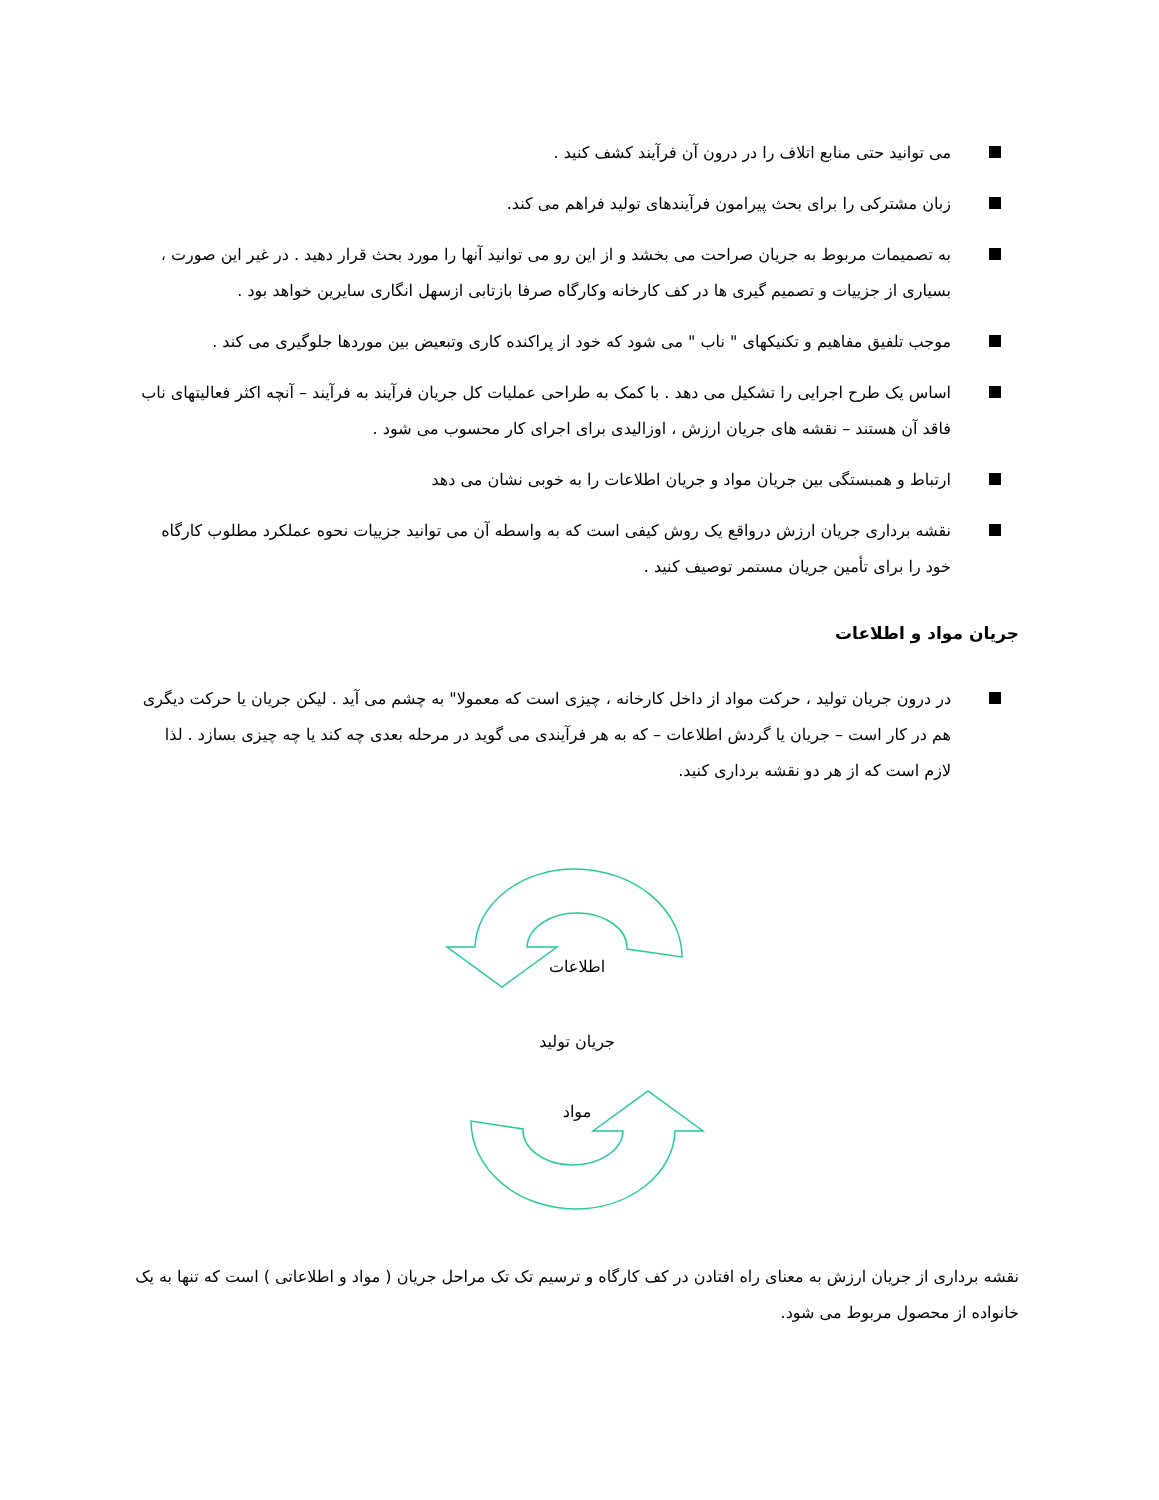می توانید حتی منابع اتلاف را در درون آن فرآیند کشف کنید .
زبان مشترکی را برای بحث پیرامون فرآیندهای تولید فراهم می کند.
به تصمیمات مربوط به جریان صراحت می بخشد و از این رو می توانید آنها را مورد بحث قرار دهید . در غیر این صورت ، بسیاری از جزییات و تصمیم گیری ها در کف کارخانه وکارگاه صرفا بازتابی ازسهل انگاری سایرین خواهد بود .
موجب تلفیق مفاهیم و تکنیکهای " ناب " می شود که خود از پراکنده کاری وتبعیض بین موردها جلوگیری می کند .
اساس یک طرح اجرایی را تشکیل می دهد . با کمک به طراحی عملیات کل جریان فرآیند به فرآیند – آنچه اکثر فعالیتهای ناب فاقد آن هستند – نقشه های جریان ارزش ، اوزالیدی برای اجرای کار محسوب می شود .
ارتباط و همبستگی بین جریان مواد و جریان اطلاعات را به خوبی نشان می دهد
نقشه برداری جریان ارزش درواقع یک روش کیفی است که به واسطه آن می توانید جزییات نحوه عملکرد مطلوب کارگاه خود را برای تأمین جریان مستمر توصیف کنید .
جریان مواد و اطلاعات
در درون جریان تولید ، حرکت مواد از داخل کارخانه ، چیزی است که معمولا" به چشم می آید . لیکن جریان یا حرکت دیگری هم در کار است – جریان یا گردش اطلاعات – که به هر فرآیندی می گوید در مرحله بعدی چه کند یا چه چیزی بسازد . لذا لازم است که از هر دو نقشه برداری کنید.
اطلاعات
جریان تولید
مواد
نقشه برداری از جریان ارزش به معنای راه افتادن در کف کارگاه و ترسیم تک تک مراحل جریان ( مواد و اطلاعاتی ) است که تنها به یک خانواده از محصول مربوط می شود.